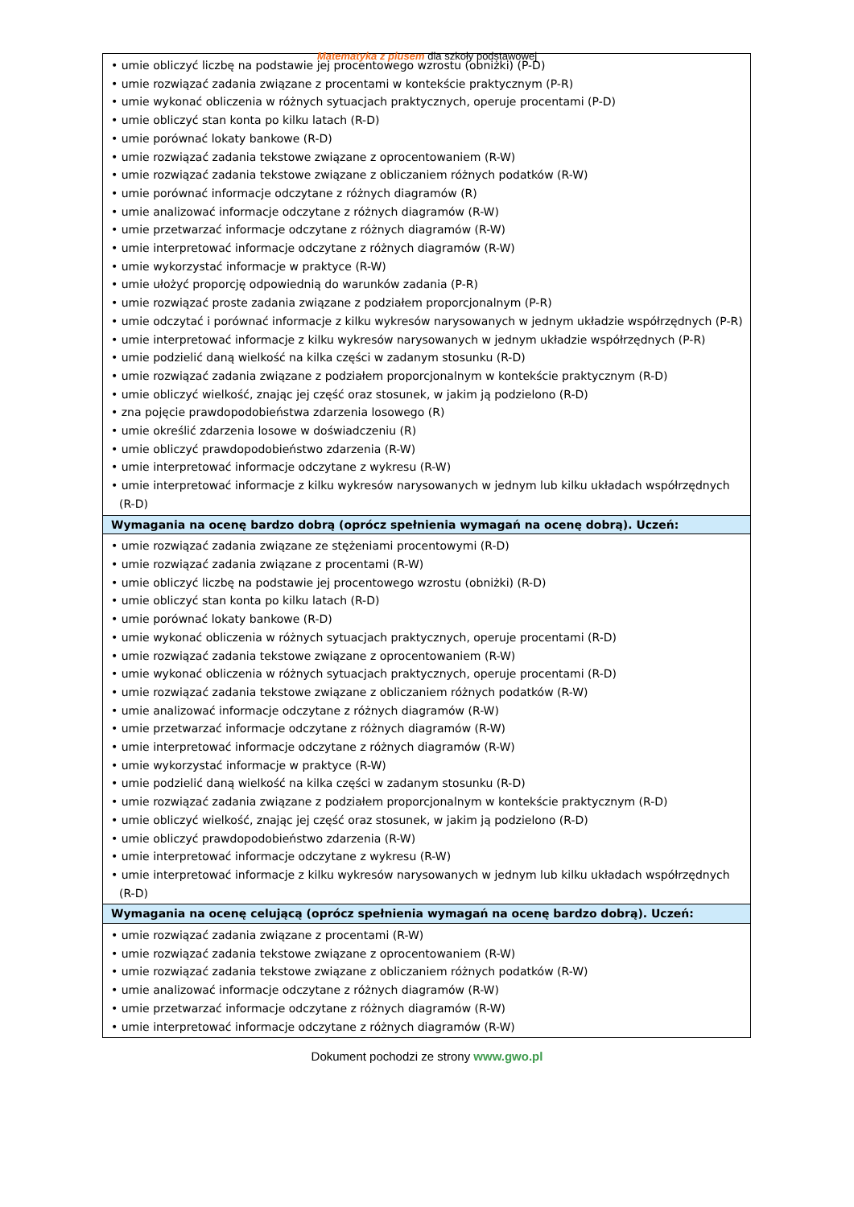Matematyka z plusem dla szkoły podstawowej
| • umie obliczyć liczbę na podstawie jej procentowego wzrostu (obniżki) (P-D) • umie rozwiązać zadania związane z procentami w kontekście praktycznym (P-R) • umie wykonać obliczenia w różnych sytuacjach praktycznych, operuje procentami (P-D) • umie obliczyć stan konta po kilku latach (R-D) • umie porównać lokaty bankowe (R-D) • umie rozwiązać zadania tekstowe związane z oprocentowaniem (R-W) • umie rozwiązać zadania tekstowe związane z obliczaniem różnych podatków (R-W) • umie porównać informacje odczytane z różnych diagramów (R) • umie analizować informacje odczytane z różnych diagramów (R-W) • umie przetwarzać informacje odczytane z różnych diagramów (R-W) • umie interpretować informacje odczytane z różnych diagramów (R-W) • umie wykorzystać informacje w praktyce (R-W) • umie ułożyć proporcję odpowiednią do warunków zadania (P-R) • umie rozwiązać proste zadania związane z podziałem proporcjonalnym (P-R) • umie odczytać i porównać informacje z kilku wykresów narysowanych w jednym układzie współrzędnych (P-R) • umie interpretować informacje z kilku wykresów narysowanych w jednym układzie współrzędnych (P-R) • umie podzielić daną wielkość na kilka części w zadanym stosunku (R-D) • umie rozwiązać zadania związane z podziałem proporcjonalnym w kontekście praktycznym (R-D) • umie obliczyć wielkość, znając jej część oraz stosunek, w jakim ją podzielono (R-D) • zna pojęcie prawdopodobieństwa zdarzenia losowego (R) • umie określić zdarzenia losowe w doświadczeniu (R) • umie obliczyć prawdopodobieństwo zdarzenia (R-W) • umie interpretować informacje odczytane z wykresu (R-W) • umie interpretować informacje z kilku wykresów narysowanych w jednym lub kilku układach współrzędnych (R-D) |
| Wymagania na ocenę bardzo dobrą (oprócz spełnienia wymagań na ocenę dobrą). Uczeń: |
| • umie rozwiązać zadania związane ze stężeniami procentowymi (R-D) • umie rozwiązać zadania związane z procentami (R-W) • umie obliczyć liczbę na podstawie jej procentowego wzrostu (obniżki) (R-D) • umie obliczyć stan konta po kilku latach (R-D) • umie porównać lokaty bankowe (R-D) • umie wykonać obliczenia w różnych sytuacjach praktycznych, operuje procentami (R-D) • umie rozwiązać zadania tekstowe związane z oprocentowaniem (R-W) • umie wykonać obliczenia w różnych sytuacjach praktycznych, operuje procentami (R-D) • umie rozwiązać zadania tekstowe związane z obliczaniem różnych podatków (R-W) • umie analizować informacje odczytane z różnych diagramów (R-W) • umie przetwarzać informacje odczytane z różnych diagramów (R-W) • umie interpretować informacje odczytane z różnych diagramów (R-W) • umie wykorzystać informacje w praktyce (R-W) • umie podzielić daną wielkość na kilka części w zadanym stosunku (R-D) • umie rozwiązać zadania związane z podziałem proporcjonalnym w kontekście praktycznym (R-D) • umie obliczyć wielkość, znając jej część oraz stosunek, w jakim ją podzielono (R-D) • umie obliczyć prawdopodobieństwo zdarzenia (R-W) • umie interpretować informacje odczytane z wykresu (R-W) • umie interpretować informacje z kilku wykresów narysowanych w jednym lub kilku układach współrzędnych (R-D) |
| Wymagania na ocenę celującą (oprócz spełnienia wymagań na ocenę bardzo dobrą). Uczeń: |
| • umie rozwiązać zadania związane z procentami (R-W) • umie rozwiązać zadania tekstowe związane z oprocentowaniem (R-W) • umie rozwiązać zadania tekstowe związane z obliczaniem różnych podatków (R-W) • umie analizować informacje odczytane z różnych diagramów (R-W) • umie przetwarzać informacje odczytane z różnych diagramów (R-W) • umie interpretować informacje odczytane z różnych diagramów (R-W) |
Dokument pochodzi ze strony www.gwo.pl